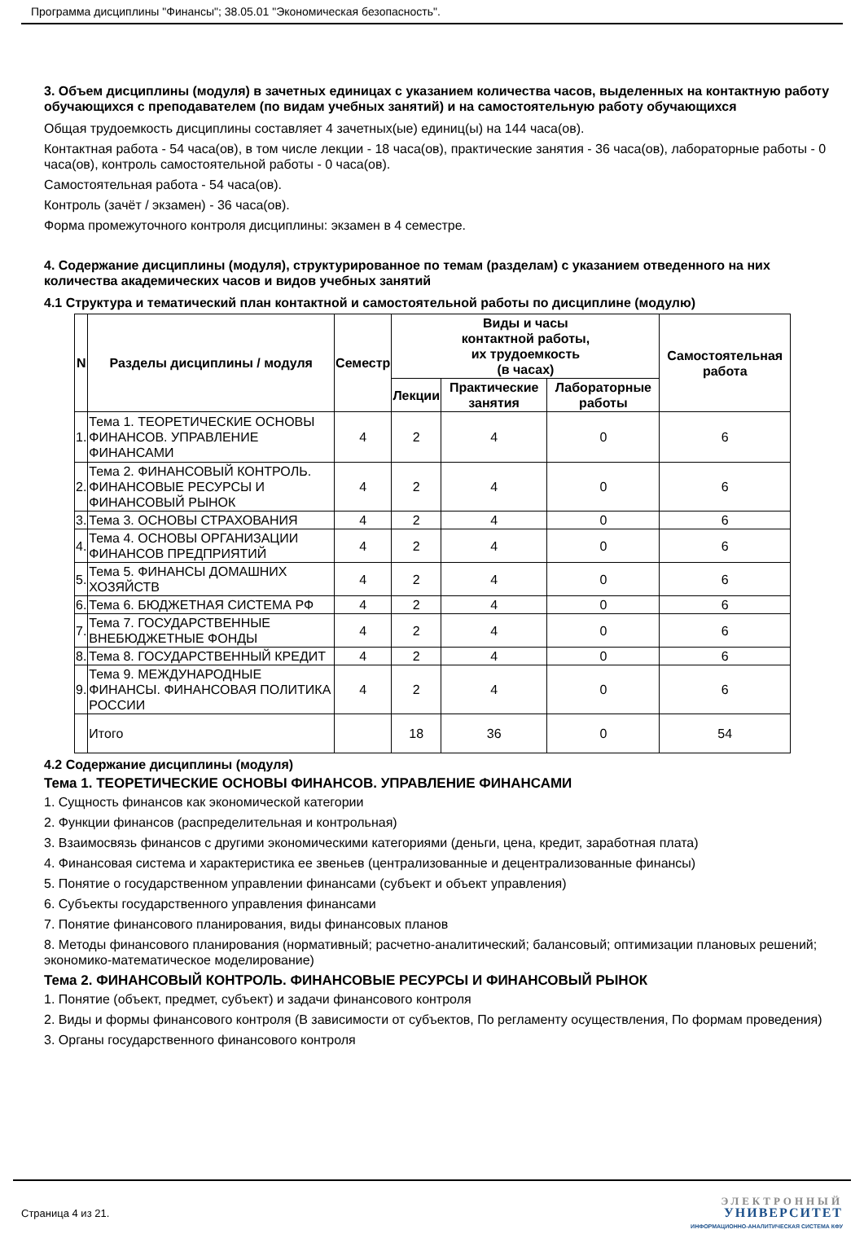Программа дисциплины "Финансы"; 38.05.01 "Экономическая безопасность".
3. Объем дисциплины (модуля) в зачетных единицах с указанием количества часов, выделенных на контактную работу обучающихся с преподавателем (по видам учебных занятий) и на самостоятельную работу обучающихся
Общая трудоемкость дисциплины составляет 4 зачетных(ые) единиц(ы) на 144 часа(ов).
Контактная работа - 54 часа(ов), в том числе лекции - 18 часа(ов), практические занятия - 36 часа(ов), лабораторные работы - 0 часа(ов), контроль самостоятельной работы - 0 часа(ов).
Самостоятельная работа - 54 часа(ов).
Контроль (зачёт / экзамен) - 36 часа(ов).
Форма промежуточного контроля дисциплины: экзамен в 4 семестре.
4. Содержание дисциплины (модуля), структурированное по темам (разделам) с указанием отведенного на них количества академических часов и видов учебных занятий
4.1 Структура и тематический план контактной и самостоятельной работы по дисциплине (модулю)
| N | Разделы дисциплины / модуля | Семестр | Виды и часы контактной работы, их трудоемкость (в часах) | | | Самостоятельная работа |
| --- | --- | --- | --- | --- | --- | --- |
| | | | Лекции | Практические занятия | Лабораторные работы | |
| 1. | Тема 1. ТЕОРЕТИЧЕСКИЕ ОСНОВЫ ФИНАНСОВ. УПРАВЛЕНИЕ ФИНАНСАМИ | 4 | 2 | 4 | 0 | 6 |
| 2. | Тема 2. ФИНАНСОВЫЙ КОНТРОЛЬ. ФИНАНСОВЫЕ РЕСУРСЫ И ФИНАНСОВЫЙ РЫНОК | 4 | 2 | 4 | 0 | 6 |
| 3. | Тема 3. ОСНОВЫ СТРАХОВАНИЯ | 4 | 2 | 4 | 0 | 6 |
| 4. | Тема 4. ОСНОВЫ ОРГАНИЗАЦИИ ФИНАНСОВ ПРЕДПРИЯТИЙ | 4 | 2 | 4 | 0 | 6 |
| 5. | Тема 5. ФИНАНСЫ ДОМАШНИХ ХОЗЯЙСТВ | 4 | 2 | 4 | 0 | 6 |
| 6. | Тема 6. БЮДЖЕТНАЯ СИСТЕМА РФ | 4 | 2 | 4 | 0 | 6 |
| 7. | Тема 7. ГОСУДАРСТВЕННЫЕ ВНЕБЮДЖЕТНЫЕ ФОНДЫ | 4 | 2 | 4 | 0 | 6 |
| 8. | Тема 8. ГОСУДАРСТВЕННЫЙ КРЕДИТ | 4 | 2 | 4 | 0 | 6 |
| 9. | Тема 9. МЕЖДУНАРОДНЫЕ ФИНАНСЫ. ФИНАНСОВАЯ ПОЛИТИКА РОССИИ | 4 | 2 | 4 | 0 | 6 |
| | Итого | | 18 | 36 | 0 | 54 |
4.2 Содержание дисциплины (модуля)
Тема 1. ТЕОРЕТИЧЕСКИЕ ОСНОВЫ ФИНАНСОВ. УПРАВЛЕНИЕ ФИНАНСАМИ
1. Сущность финансов как экономической категории
2. Функции финансов (распределительная и контрольная)
3. Взаимосвязь финансов с другими экономическими категориями (деньги, цена, кредит, заработная плата)
4. Финансовая система и характеристика ее звеньев (централизованные и децентрализованные финансы)
5. Понятие о государственном управлении финансами (субъект и объект управления)
6. Субъекты государственного управления финансами
7. Понятие финансового планирования, виды финансовых планов
8. Методы финансового планирования (нормативный; расчетно-аналитический; балансовый; оптимизации плановых решений; экономико-математическое моделирование)
Тема 2. ФИНАНСОВЫЙ КОНТРОЛЬ. ФИНАНСОВЫЕ РЕСУРСЫ И ФИНАНСОВЫЙ РЫНОК
1. Понятие (объект, предмет, субъект) и задачи финансового контроля
2. Виды и формы финансового контроля (В зависимости от субъектов, По регламенту осуществления, По формам проведения)
3. Органы государственного финансового контроля
Страница 4 из 21.
ЭЛЕКТРОННЫЙ
УНИВЕРСИТЕТ
ИНФОРМАЦИОННО-АНАЛИТИЧЕСКАЯ СИСТЕМА КФУ